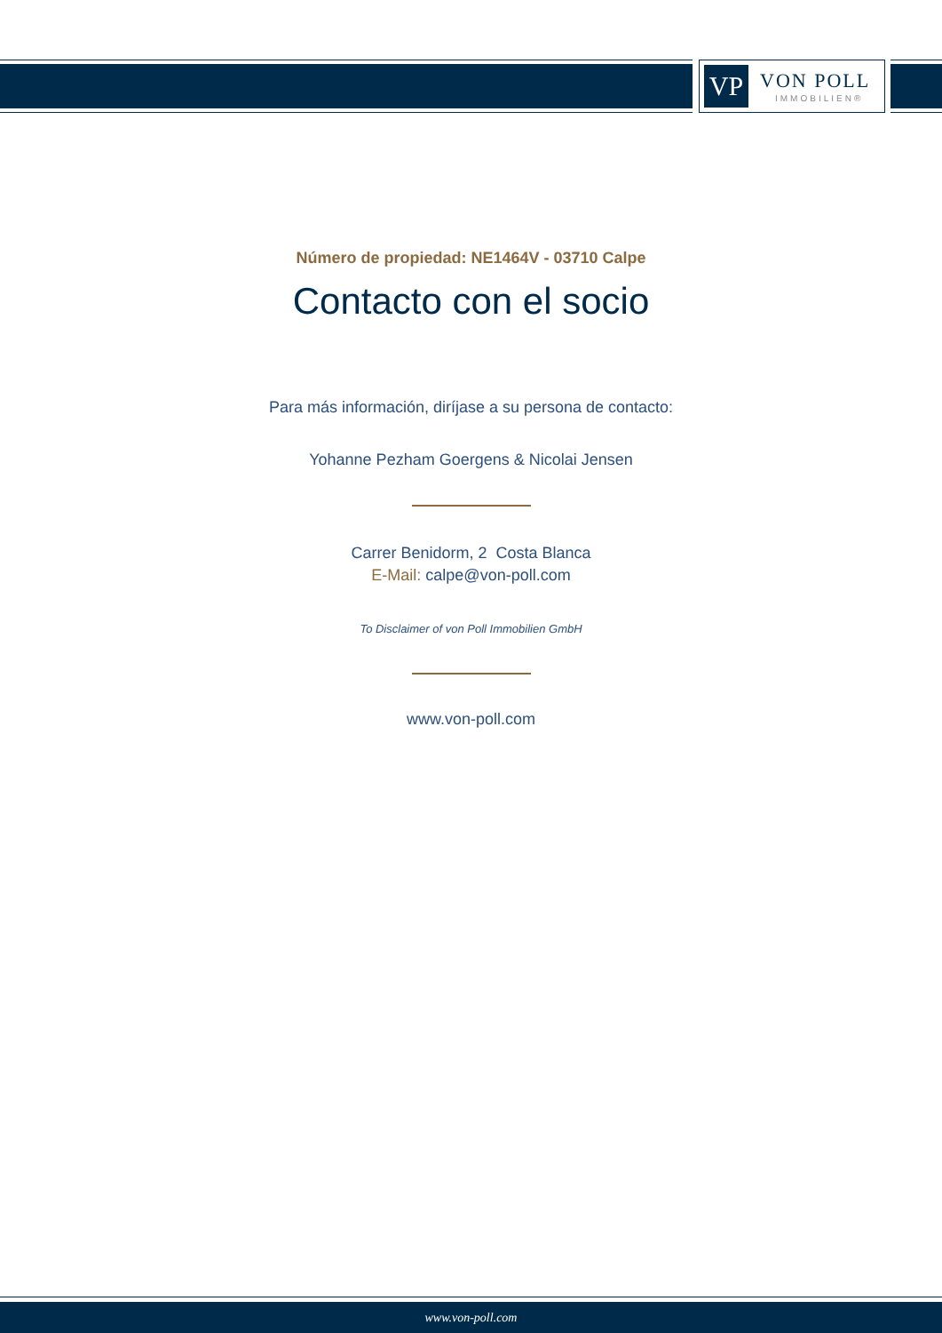VP VON POLL
IMMOBILIEN®
Número de propiedad: NE1464V - 03710 Calpe
Contacto con el socio
Para más información, diríjase a su persona de contacto:
Yohanne Pezham Goergens & Nicolai Jensen
Carrer Benidorm, 2 Costa Blanca
E-Mail: calpe@von-poll.com
To Disclaimer of von Poll Immobilien GmbH
www.von-poll.com
www.von-poll.com